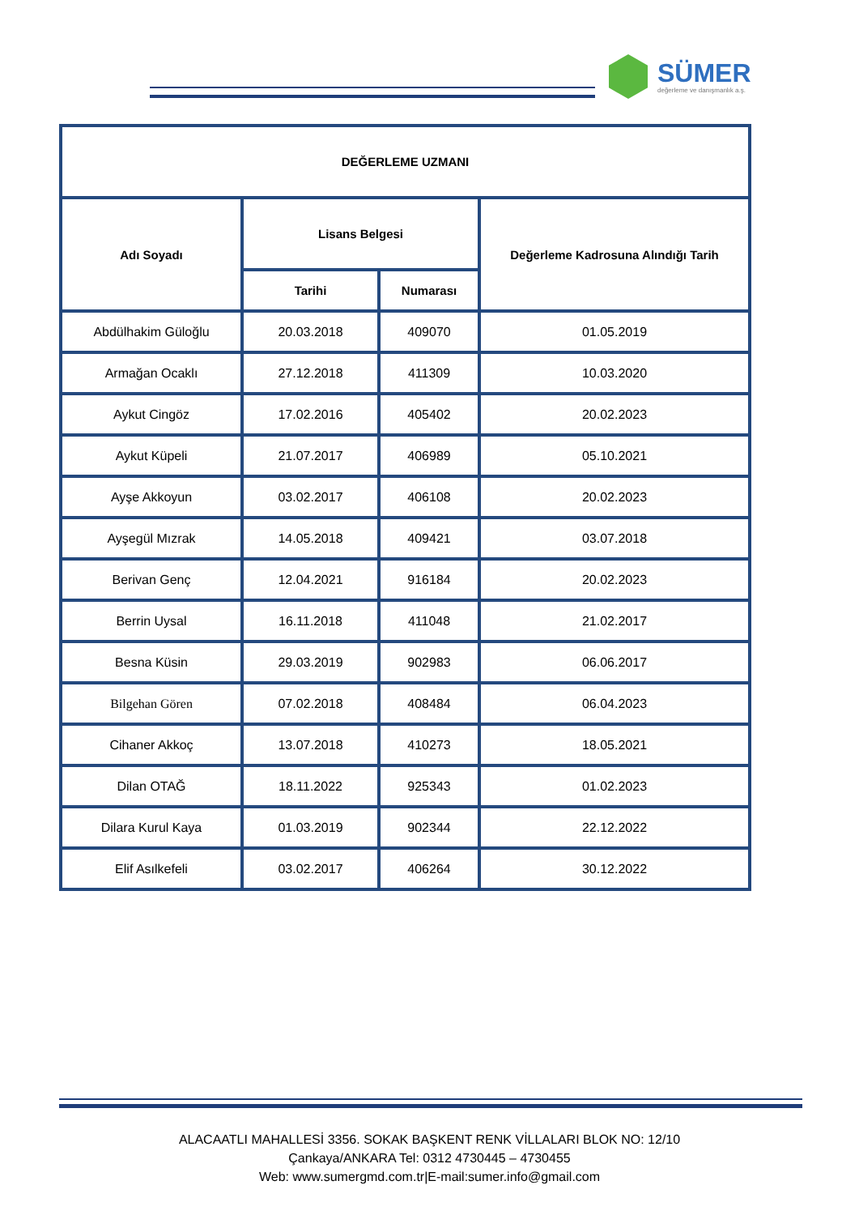SÜMER
değerleme ve danışmanlık a.ş.
| DEĞERLEME UZMANI | | | |
| --- | --- | --- | --- |
| Adı Soyadı | Lisans Belgesi | | Değerleme Kadrosuna Alındığı Tarih |
| | Tarihi | Numarası | |
| Abdülhakim Güloğlu | 20.03.2018 | 409070 | 01.05.2019 |
| Armağan Ocaklı | 27.12.2018 | 411309 | 10.03.2020 |
| Aykut Cingöz | 17.02.2016 | 405402 | 20.02.2023 |
| Aykut Küpeli | 21.07.2017 | 406989 | 05.10.2021 |
| Ayşe Akkoyun | 03.02.2017 | 406108 | 20.02.2023 |
| Ayşegül Mızrak | 14.05.2018 | 409421 | 03.07.2018 |
| Berivan Genç | 12.04.2021 | 916184 | 20.02.2023 |
| Berrin Uysal | 16.11.2018 | 411048 | 21.02.2017 |
| Besna Küsin | 29.03.2019 | 902983 | 06.06.2017 |
| Bilgehan Gören | 07.02.2018 | 408484 | 06.04.2023 |
| Cihaner Akkoç | 13.07.2018 | 410273 | 18.05.2021 |
| Dilan OTAĞ | 18.11.2022 | 925343 | 01.02.2023 |
| Dilara Kurul Kaya | 01.03.2019 | 902344 | 22.12.2022 |
| Elif Asılkefeli | 03.02.2017 | 406264 | 30.12.2022 |
ALACAATLI MAHALLESİ 3356. SOKAK BAŞKENT RENK VİLLALARI BLOK NO: 12/10
Çankaya/ANKARA Tel: 0312 4730445 – 4730455
Web: www.sumergmd.com.tr|E-mail:sumer.info@gmail.com